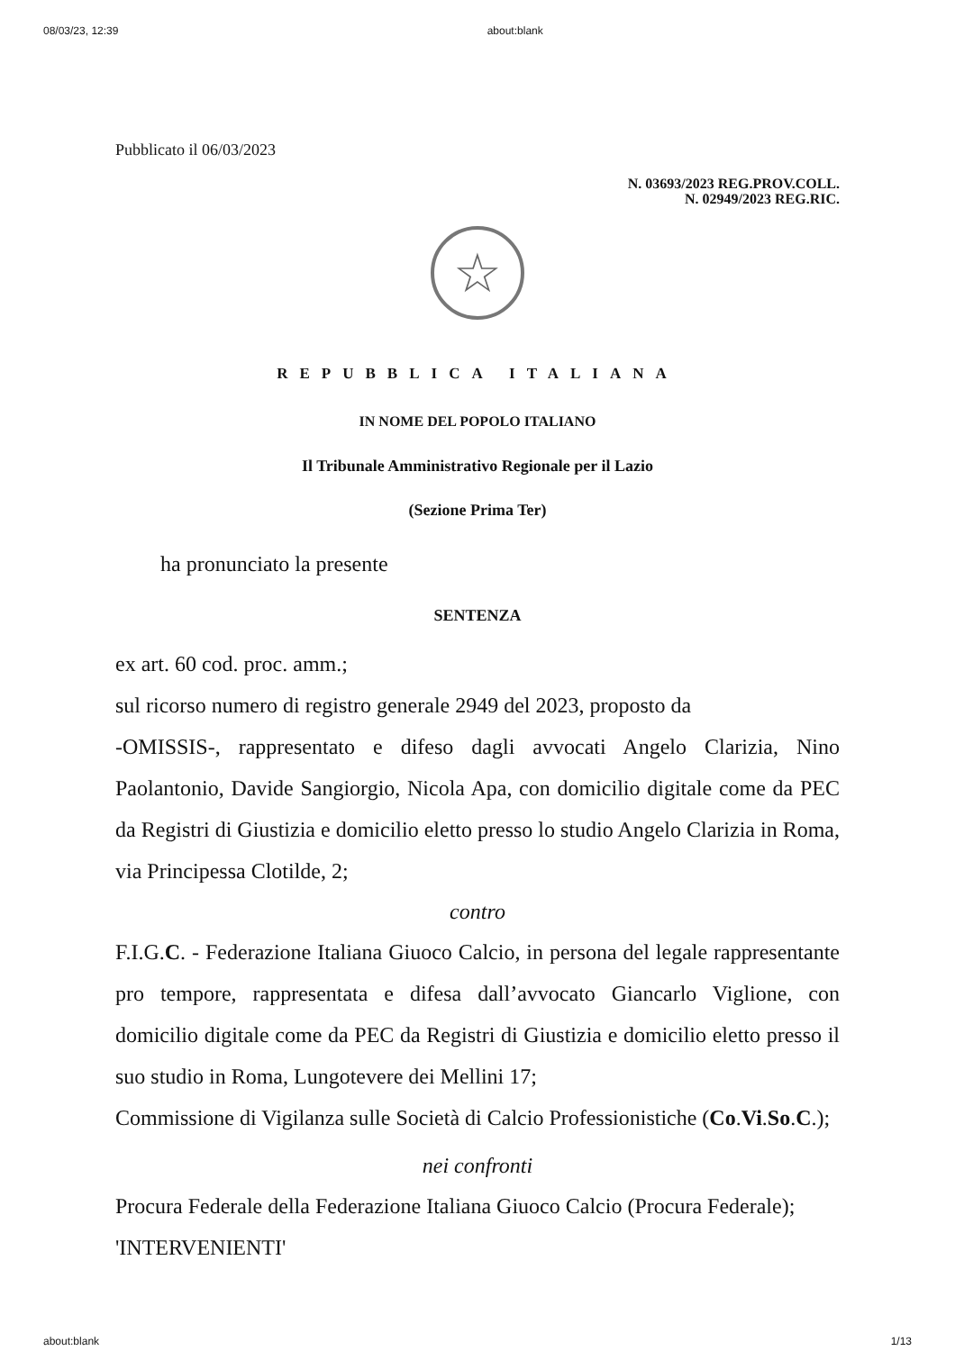08/03/23, 12:39 about:blank
Pubblicato il 06/03/2023
N. 03693/2023 REG.PROV.COLL.
N. 02949/2023 REG.RIC.
☆
REPUBBLICA ITALIANA
IN NOME DEL POPOLO ITALIANO
Il Tribunale Amministrativo Regionale per il Lazio
(Sezione Prima Ter)
ha pronunciato la presente
SENTENZA
ex art. 60 cod. proc. amm.;
sul ricorso numero di registro generale 2949 del 2023, proposto da
-OMISSIS-, rappresentato e difeso dagli avvocati Angelo Clarizia, Nino Paolantonio, Davide Sangiorgio, Nicola Apa, con domicilio digitale come da PEC da Registri di Giustizia e domicilio eletto presso lo studio Angelo Clarizia in Roma, via Principessa Clotilde, 2;
contro
F.I.G.C. - Federazione Italiana Giuoco Calcio, in persona del legale rappresentante pro tempore, rappresentata e difesa dall’avvocato Giancarlo Viglione, con domicilio digitale come da PEC da Registri di Giustizia e domicilio eletto presso il suo studio in Roma, Lungotevere dei Mellini 17;
Commissione di Vigilanza sulle Società di Calcio Professionistiche (Co.Vi.So.C.);
nei confronti
Procura Federale della Federazione Italiana Giuoco Calcio (Procura Federale);
'INTERVENIENTI'
about:blank 1/13